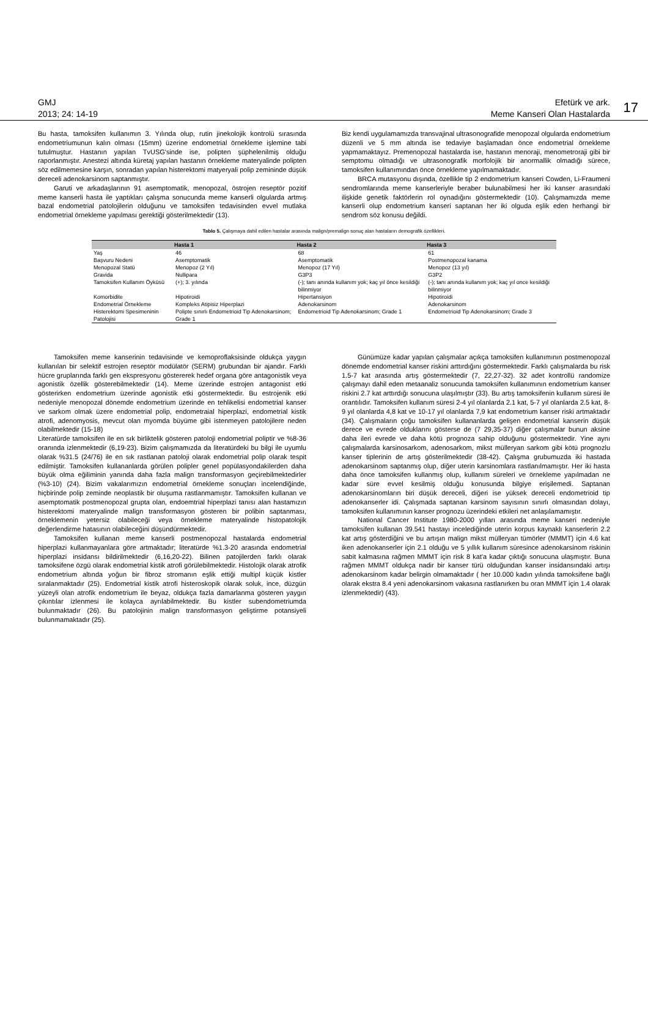GMJ
2013; 24: 14-19
Efetürk ve ark.
Meme Kanseri Olan Hastalarda
17
Bu hasta, tamoksifen kullanımın 3. Yılında olup, rutin jinekolojik kontrolü sırasında endometriumunun kalın olması (15mm) üzerine endometrial örnekleme işlemine tabi tutulmuştur. Hastanın yapılan TvUSG'sinde ise, polipten şüphelenilmiş olduğu raporlanmıştır. Anestezi altında küretaj yapılan hastanın örnekleme materyalinde polipten söz edilmemesine karşın, sonradan yapılan histerektomi matyeryali polip zemininde düşük dereceli adenokarsinom saptanmıştır.
Garuti ve arkadaşlarının 91 asemptomatik, menopozal, östrojen reseptör pozitif meme kanserli hasta ile yaptıkları çalışma sonucunda meme kanserli olgularda artmış bazal endometrial patolojilerin olduğunu ve tamoksifen tedavisinden evvel mutlaka endometrial örnekleme yapılması gerektiği gösterilmektedir (13).
Biz kendi uygulamamızda transvajinal ultrasonografide menopozal olgularda endometrium düzenli ve 5 mm altında ise tedaviye başlamadan önce endometrial örnekleme yapmamaktayız. Premenopozal hastalarda ise, hastanın menoraji, menometroraji gibi bir semptomu olmadığı ve ultrasonografik morfolojik bir anormallik olmadığı sürece, tamoksifen kullanımından önce örnekleme yapılmamaktadır.
BRCA mutasyonu dışında, özellikle tip 2 endometrium kanseri Cowden, Li-Fraumeni sendromlarında meme kanserleriyle beraber bulunabilmesi her iki kanser arasındaki ilişkide genetik faktörlerin rol oynadığını göstermektedir (10). Çalışmamızda meme kanserli olup endometrium kanseri saptanan her iki olguda eşlik eden herhangi bir sendrom söz konusu değildi.
Tablo 5. Çalışmaya dahil edilen hastalar arasında malign/premalign sonuç alan hastaların demografik özellikleri.
| | Hasta 1 | Hasta 2 | Hasta 3 |
| --- | --- | --- | --- |
| Yaş | 46 | 68 | 61 |
| Başvuru Nedeni | Asemptomatik | Asemptomatik | Postmenopozal kanama |
| Menopozal Statü | Menopoz (2 Yıl) | Menopoz (17 Yıl) | Menopoz (13 yıl) |
| Gravida | Nullipara | G3P3 | G3P2 |
| Tamoksifen Kullanım Öyküsü | (+); 3. yılında | (-); tanı anında kullanım yok; kaç yıl önce kesildiği bilinmiyor | (-); tanı anında kullanım yok; kaç yıl once kesildiği bilinmiyor |
| Komorbidite | Hipotiroidi | Hipertansiyon | Hipotiroidi |
| Endometrial Örnekleme | Kompleks Atipisiz Hiperplazi | Adenokarsinom | Adenokarsinom |
| Histerektomi Spesimeninin Patolojisi | Polipte sınırlı Endometrioid Tip Adenokarsinom; Grade 1 | Endometrioid Tip Adenokarsinom; Grade 1 | Endometrioid Tip Adenokarsinom; Grade 3 |
Tamoksifen meme kanserinin tedavisinde ve kemoproflaksisinde oldukça yaygın kullanılan bir selektif estrojen reseptör modülatör (SERM) grubundan bir ajandır. Farklı hücre gruplarında farklı gen ekspresyonu göstererek hedef organa göre antagonistik veya agonistik özellik gösterebilmektedir (14). Meme üzerinde estrojen antagonist etki gösterirken endometrium üzerinde agonistik etki göstermektedir. Bu estrojenik etki nedeniyle menopozal dönemde endometrium üzerinde en tehlikelisi endometrial kanser ve sarkom olmak üzere endometrial polip, endometraial hiperplazi, endometrial kistik atrofi, adenomyosis, mevcut olan myomda büyüme gibi istenmeyen patolojilere neden olabilmektedir (15-18)
Literatürde tamoksifen ile en sık birliktelik gösteren patoloji endometrial poliptir ve %8-36 oranında izlenmektedir (6,19-23). Bizim çalışmamızda da literatürdeki bu bilgi ile uyumlu olarak %31.5 (24/76) ile en sık rastlanan patoloji olarak endometrial polip olarak tespit edilmiştir. Tamoksifen kullananlarda görülen polipler genel popülasyondakilerden daha büyük olma eğiliminin yanında daha fazla malign transformasyon geçirebilmektedirler (%3-10) (24). Bizim vakalarımızın endometrial örnekleme sonuçları incelendiğinde, hiçbirinde polip zeminde neoplastik bir oluşuma rastlanmamıştır. Tamoksifen kullanan ve asemptomatik postmenopozal grupta olan, endoemtrial hiperplazi tanısı alan hastamızın histerektomi materyalinde malign transformasyon gösteren bir polibin saptanması, örneklemenin yetersiz olabileceği veya örnekleme materyalinde histopatolojik değerlendirme hatasının olabileceğini düşündürmektedir.
Tamoksifen kullanan meme kanserli postmenopozal hastalarda endometrial hiperplazi kullanmayanlara göre artmaktadır; literatürde %1.3-20 arasında endometrial hiperplazi insidansı bildirilmektedir (6,16,20-22). Bilinen patojilerden farklı olarak tamoksifene özgü olarak endometrial kistik atrofi görülebilmektedir. Histolojik olarak atrofik endometrium altında yoğun bir fibroz stromanın eşlik ettiği multipl küçük kistler sıralanmaktadır (25). Endometrial kistik atrofi histeroskopik olarak soluk, ince, düzgün yüzeyli olan atrofik endometrium ile beyaz, oldukça fazla damarlanma gösteren yaygın çıkıntılar izlenmesi ile kolayca ayrılabilmektedir. Bu kistler subendometriumda bulunmaktadır (26). Bu patolojinin malign transformasyon geliştirme potansiyeli bulunmamaktadır (25).
Günümüze kadar yapılan çalışmalar açıkça tamoksifen kullanımının postmenopozal dönemde endometrial kanser riskini arttırdığını göstermektedir. Farklı çalışmalarda bu risk 1.5-7 kat arasında artış göstermektedir (7, 22,27-32). 32 adet kontrollü randomize çalışmayı dahil eden metaanaliz sonucunda tamoksifen kullanımının endometrium kanser riskini 2.7 kat arttırdığı sonucuna ulaşılmıştır (33). Bu artış tamoksifenin kullanım süresi ile orantılıdır. Tamoksifen kullanım süresi 2-4 yıl olanlarda 2.1 kat, 5-7 yıl olanlarda 2.5 kat, 8-9 yıl olanlarda 4,8 kat ve 10-17 yıl olanlarda 7,9 kat endometrium kanser riski artmaktadır (34). Çalışmaların çoğu tamoksifen kullananlarda gelişen endometrial kanserin düşük derece ve evrede olduklarını gösterse de (7 29,35-37) diğer çalışmalar bunun aksine daha ileri evrede ve daha kötü prognoza sahip olduğunu göstermektedir. Yine aynı çalışmalarda karsinosarkom, adenosarkom, mikst mülleryan sarkom gibi kötü prognozlu kanser tiplerinin de artış gösterilmektedir (38-42). Çalışma grubumuzda iki hastada adenokarsinom saptanmış olup, diğer uterin karsinomlara rastlanılmamıştır. Her iki hasta daha önce tamoksifen kullanmış olup, kullanım süreleri ve örnekleme yapılmadan ne kadar süre evvel kesilmiş olduğu konusunda bilgiye erişilemedi. Saptanan adenokarsinomların biri düşük dereceli, diğeri ise yüksek dereceli endometrioid tip adenokanserler idi. Çalışmada saptanan karsinom sayısının sınırlı olmasından dolayı, tamoksifen kullanımının kanser prognozu üzerindeki etkileri net anlaşılamamıştır.
National Cancer Institute 1980-2000 yılları arasında meme kanseri nedeniyle tamoksifen kullanan 39.541 hastayı incelediğinde uterin korpus kaynaklı kanserlerin 2.2 kat artış gösterdiğini ve bu artışın malign mikst mülleryan tümörler (MMMT) için 4.6 kat iken adenokanserler için 2.1 olduğu ve 5 yıllık kullanım süresince adenokarsinom riskinin sabit kalmasına rağmen MMMT için risk 8 kat'a kadar çıktığı sonucuna ulaşmıştır. Buna rağmen MMMT oldukça nadir bir kanser türü olduğundan kanser insidansındaki artışı adenokarsinom kadar belirgin olmamaktadır ( her 10.000 kadın yılında tamoksifene bağlı olarak ekstra 8.4 yeni adenokarsinom vakasına rastlanırken bu oran MMMT için 1.4 olarak izlenmektedir) (43).